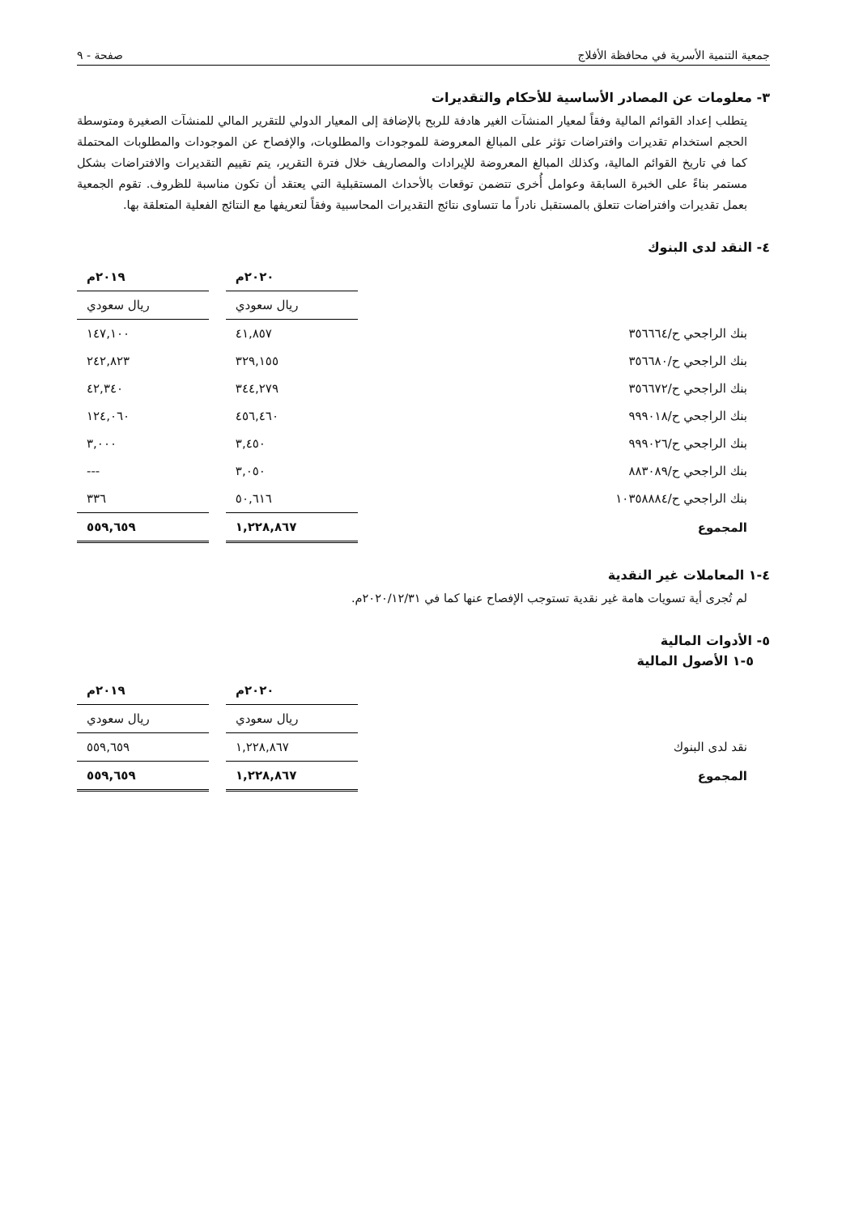جمعية التنمية الأسرية في محافظة الأفلاج صفحة - ٩
٣- معلومات عن المصادر الأساسية للأحكام والتقديرات
يتطلب إعداد القوائم المالية وفقاً لمعيار المنشآت الغير هادفة للربح بالإضافة إلى المعيار الدولي للتقرير المالي للمنشآت الصغيرة ومتوسطة الحجم استخدام تقديرات وافتراضات تؤثر على المبالغ المعروضة للموجودات والمطلوبات، والإفصاح عن الموجودات والمطلوبات المحتملة كما في تاريخ القوائم المالية، وكذلك المبالغ المعروضة للإيرادات والمصاريف خلال فترة التقرير، يتم تقييم التقديرات والافتراضات بشكل مستمر بناءً على الخبرة السابقة وعوامل أُخرى تتضمن توقعات بالأحداث المستقبلية التي يعتقد أن تكون مناسبة للظروف. تقوم الجمعية بعمل تقديرات وافتراضات تتعلق بالمستقبل نادراً ما تتساوى نتائج التقديرات المحاسبية وفقاً لتعريفها مع النتائج الفعلية المتعلقة بها.
٤- النقد لدى البنوك
| | | ٢٠٢٠م | | ٢٠١٩م |
| | | ريال سعودي | | ريال سعودي |
| بنك الراجحي ح/٣٥٦٦٦٤ | | ٤١,٨٥٧ | | ١٤٧,١٠٠ |
| بنك الراجحي ح/٣٥٦٦٨٠ | | ٣٢٩,١٥٥ | | ٢٤٢,٨٢٣ |
| بنك الراجحي ح/٣٥٦٦٧٢ | | ٣٤٤,٢٧٩ | | ٤٢,٣٤٠ |
| بنك الراجحي ح/٩٩٩٠١٨ | | ٤٥٦,٤٦٠ | | ١٢٤,٠٦٠ |
| بنك الراجحي ح/٩٩٩٠٢٦ | | ٣,٤٥٠ | | ٣,٠٠٠ |
| بنك الراجحي ح/٨٨٣٠٨٩ | | ٣,٠٥٠ | | --- |
| بنك الراجحي ح/١٠٣٥٨٨٨٤ | | ٥٠,٦١٦ | | ٣٣٦ |
| المجموع | | ١,٢٢٨,٨٦٧ | | ٥٥٩,٦٥٩ |
٤-١ المعاملات غير النقدية
لم تُجرى أية تسويات هامة غير نقدية تستوجب الإفصاح عنها كما في ٢٠٢٠/١٢/٣١م.
٥- الأدوات المالية
٥-١ الأصول المالية
| | | ٢٠٢٠م | | ٢٠١٩م |
| | | ريال سعودي | | ريال سعودي |
| نقد لدى البنوك | | ١,٢٢٨,٨٦٧ | | ٥٥٩,٦٥٩ |
| المجموع | | ١,٢٢٨,٨٦٧ | | ٥٥٩,٦٥٩ |